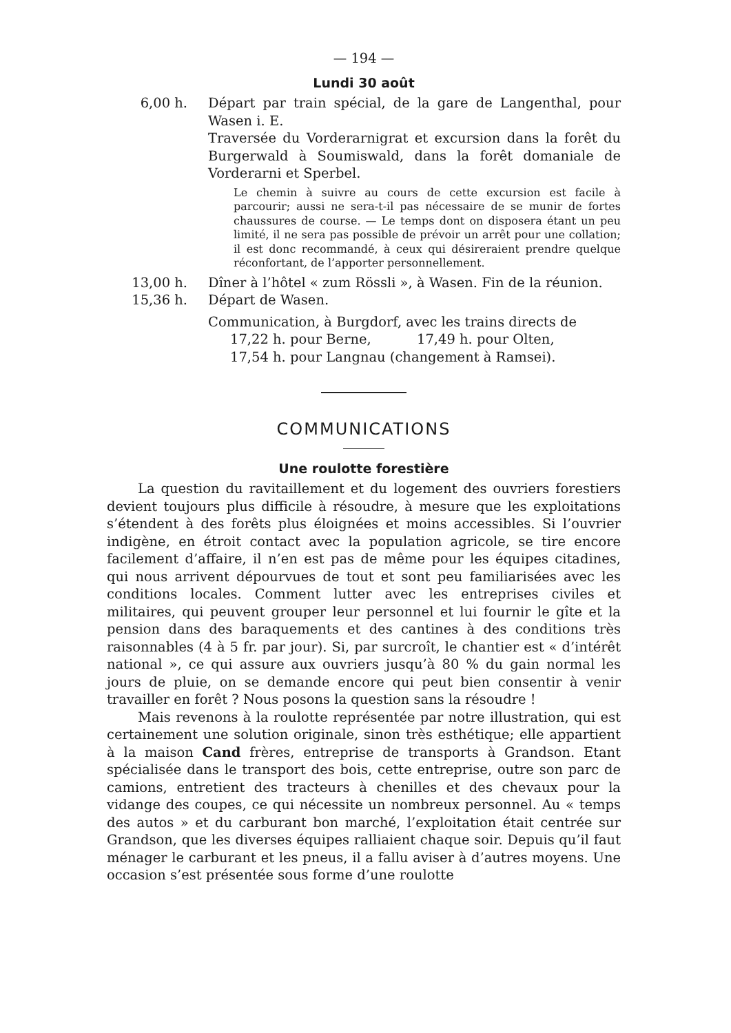— 194 —
Lundi 30 août
6,00 h. Départ par train spécial, de la gare de Langenthal, pour Wasen i. E.
Traversée du Vorderarnigrat et excursion dans la forêt du Burgerwald à Soumiswald, dans la forêt domaniale de Vorderarni et Sperbel.
Le chemin à suivre au cours de cette excursion est facile à parcourir; aussi ne sera-t-il pas nécessaire de se munir de fortes chaussures de course. — Le temps dont on disposera étant un peu limité, il ne sera pas possible de prévoir un arrêt pour une collation; il est donc recommandé, à ceux qui désireraient prendre quelque réconfortant, de l’apporter personnellement.
13,00 h. Dîner à l’hôtel « zum Rössli », à Wasen. Fin de la réunion.
15,36 h. Départ de Wasen.
Communication, à Burgdorf, avec les trains directs de
17,22 h. pour Berne, 17,49 h. pour Olten,
17,54 h. pour Langnau (changement à Ramsei).
COMMUNICATIONS
Une roulotte forestière
La question du ravitaillement et du logement des ouvriers forestiers devient toujours plus difficile à résoudre, à mesure que les exploitations s’étendent à des forêts plus éloignées et moins accessibles. Si l’ouvrier indigène, en étroit contact avec la population agricole, se tire encore facilement d’affaire, il n’en est pas de même pour les équipes citadines, qui nous arrivent dépourvues de tout et sont peu familiarisées avec les conditions locales. Comment lutter avec les entreprises civiles et militaires, qui peuvent grouper leur personnel et lui fournir le gîte et la pension dans des baraquements et des cantines à des conditions très raisonnables (4 à 5 fr. par jour). Si, par surcroît, le chantier est « d’intérêt national », ce qui assure aux ouvriers jusqu’à 80 % du gain normal les jours de pluie, on se demande encore qui peut bien consentir à venir travailler en forêt ? Nous posons la question sans la résoudre !
Mais revenons à la roulotte représentée par notre illustration, qui est certainement une solution originale, sinon très esthétique; elle appartient à la maison Cand frères, entreprise de transports à Grandson. Etant spécialisée dans le transport des bois, cette entreprise, outre son parc de camions, entretient des tracteurs à chenilles et des chevaux pour la vidange des coupes, ce qui nécessite un nombreux personnel. Au « temps des autos » et du carburant bon marché, l’exploitation était centrée sur Grandson, que les diverses équipes ralliaient chaque soir. Depuis qu’il faut ménager le carburant et les pneus, il a fallu aviser à d’autres moyens. Une occasion s’est présentée sous forme d’une roulotte